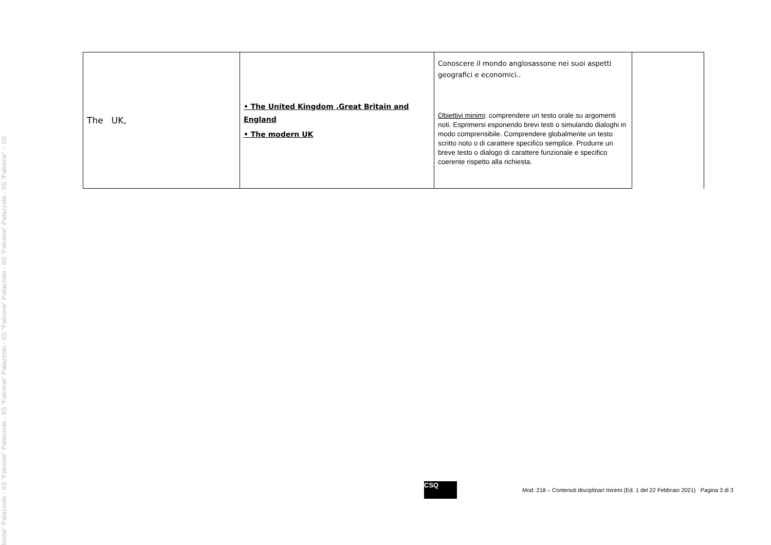lcone” Palazzolo - IIS “Falcone” Palazzolo - IIS “Falcone” Palazzolo - IIS “Falcone” Palazzolo - IIS “Falcone” Palazzolo - IIS “Falcone” – IIS
| The UK, | • The United Kingdom ,Great Britain and England • The modern UK | Conoscere il mondo anglosassone nei suoi aspetti geografici e economici.. Obiettivi minimi : comprendere un testo orale su argomenti noti. Esprimersi esponendo brevi testi o simulando dialoghi in modo comprensibile. Comprendere globalmente un testo scritto noto o di carattere specifico semplice. Produrre un breve testo o dialogo di carattere funzionale e specifico coerente rispetto alla richiesta. | |
CSQ
Mod. 218 – Contenuti disciplinari minimi (Ed. 1 del 22 Febbraio 2021) Pagina 3 di 3